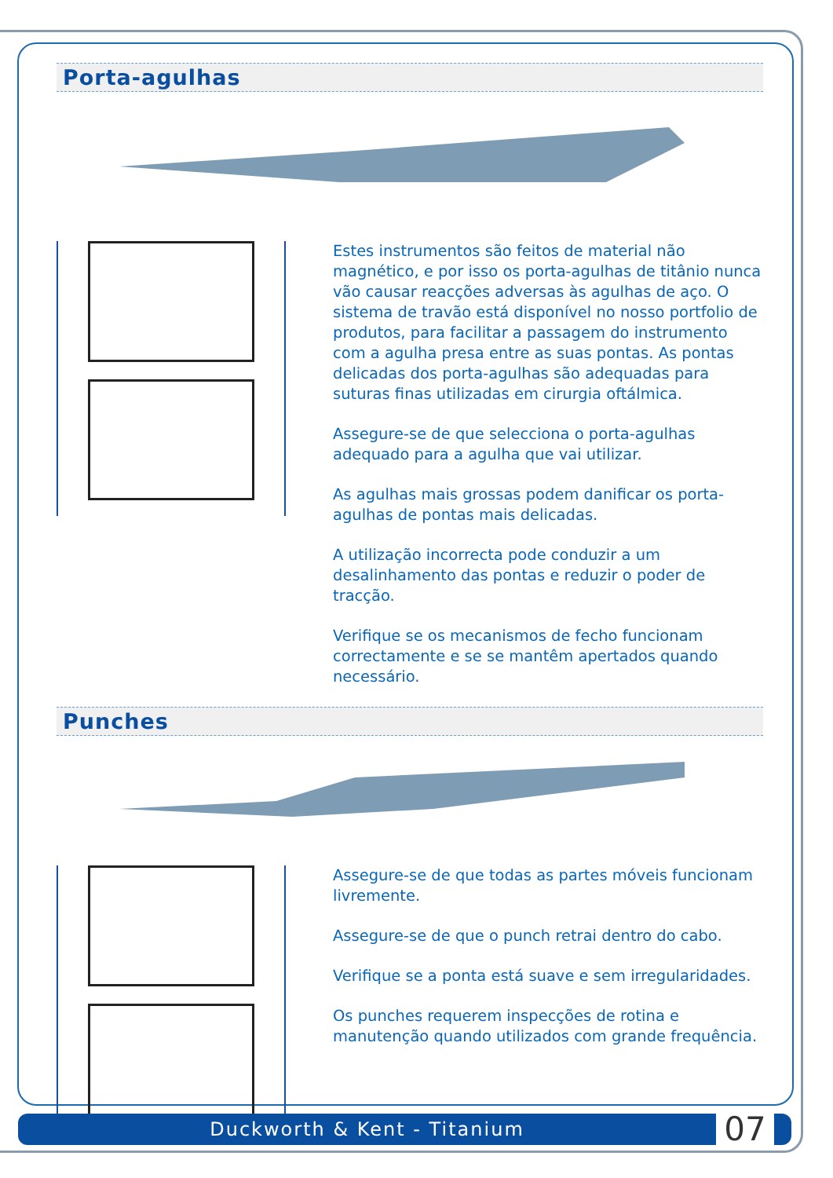Porta-agulhas
Estes instrumentos são feitos de material não magnético, e por isso os porta-agulhas de titânio nunca vão causar reacções adversas às agulhas de aço. O sistema de travão está disponível no nosso portfolio de produtos, para facilitar a passagem do instrumento com a agulha presa entre as suas pontas. As pontas delicadas dos porta-agulhas são adequadas para suturas finas utilizadas em cirurgia oftálmica.
Assegure-se de que selecciona o porta-agulhas adequado para a agulha que vai utilizar.
As agulhas mais grossas podem danificar os porta-agulhas de pontas mais delicadas.
A utilização incorrecta pode conduzir a um desalinhamento das pontas e reduzir o poder de tracção.
Verifique se os mecanismos de fecho funcionam correctamente e se se mantêm apertados quando necessário.
Punches
Assegure-se de que todas as partes móveis funcionam livremente.
Assegure-se de que o punch retrai dentro do cabo.
Verifique se a ponta está suave e sem irregularidades.
Os punches requerem inspecções de rotina e manutenção quando utilizados com grande frequência.
Duckworth & Kent - Titanium
07